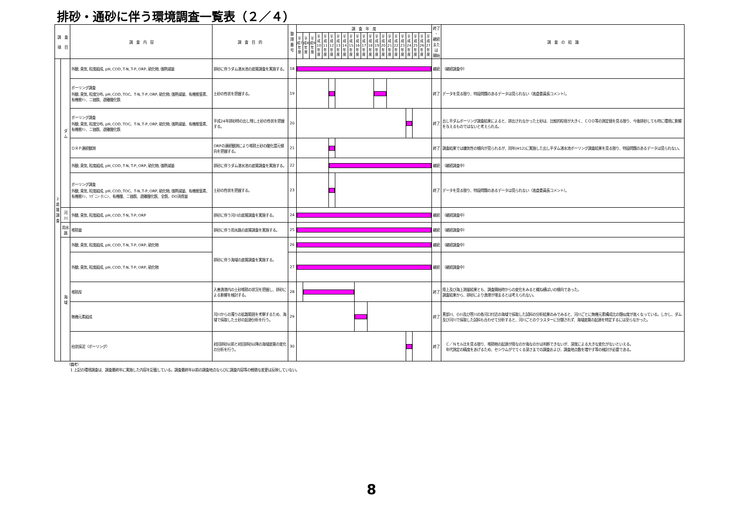排砂・通砂に伴う環境調査一覧表（２／４）
| 調 査 項 目 | | 調 査 内 容 | 調 査 目 的 | 整理 番号 | 調 査 年 度 | | | | | | | | | | | | | | | | | | | | | 終了 ・ 継続 または 開始 | 調 査 の 結 論 |
| --- | --- | --- | --- | --- | --- | --- | --- | --- | --- | --- | --- | --- | --- | --- | --- | --- | --- | --- | --- | --- | --- | --- | --- | --- | --- | --- | --- |
| | | | | | 平成7年度 | 平成8年度 | 平成9年度 | 平成10年度 | 平成11年度 | 平成12年度 | 平成13年度 | 平成14年度 | 平成15年度 | 平成16年度 | 平成17年度 | 平成18年度 | 平成19年度 | 平成20年度 | 平成21年度 | 平成22年度 | 平成23年度 | 平成24年度 | 平成25年度 | 平成26年度 | 平成27年度 | | |
| 2 底 質 調 査 | ダ ム | 外観､臭気､粒度組成､pH､COD､T-N､T-P､ORP､硫化物､強熱減量 | 排砂に伴うダム湛水池の底質調査を実施する。 | 18 | | | | | | | | | | | | | | | | | | | | | | 継続 | （継続調査中） |
| | | ボーリング調査 外観､臭気､粒度分布､pH､COD､TOC、T-N､T-P､ORP､硫化物､強熱減量、有機態窒素、有機態ﾘﾝ、二価鉄、遊離酸化鉄 | 土砂の性状を把握する。 | 19 | | | | | | | | | | | | | | | | | | | | | | 終了 | データを見る限り、特段問題のあるデータは見られない（高倉委員長コメント）。 |
| | | ボーリング調査 外観､臭気､粒度分布､pH､COD､TOC、T-N､T-P､ORP､硫化物､強熱減量、有機態窒素、有機態ﾘﾝ、二価鉄、遊離酸化鉄 | 平成24年排砂時の出し残し土砂の性状を把握する。 | 20 | | | | | | | | | | | | | | | | | | | | | | 終了 | 出し平ダムボーリング調査結果によると、排出されなかった土砂は、比較的粒径が大きく、ＣＯＤ等の測定値を見る限り、今後排砂しても特に環境に影響を与えるものではないと考えられる。 |
| | | ＯＲＰ連続観測 | ORPの連続観測により堆積土砂の酸化還元傾向を把握する。 | 21 | | | | | | | | | | | | | | | | | | | | | | 終了 | 調査結果では嫌気性の傾向が見られるが、同年(H12)に実施した出し平ダム湛水池ボーリング調査結果を見る限り、特段問題のあるデータは見られない。 |
| | | 外観､臭気､粒度組成､pH､COD､T-N､T-P､ORP､硫化物､強熱減量 | 排砂に伴うダム湛水池の底質調査を実施する。 | 22 | | | | | | | | | | | | | | | | | | | | | | 継続 | （継続調査中） |
| | | ボーリング調査 外観､臭気､粒度組成､pH､COD､TOC、T-N､T-P､ORP､硫化物､強熱減量、有機態窒素、有機態ﾘﾝ、ﾘｸﾞﾆﾝ･ﾀﾝﾆﾝ、有機酸、二価鉄、遊離酸化鉄、全鉄、DO消費量 | 土砂の性状を把握する。 | 23 | | | | | | | | | | | | | | | | | | | | | | 終了 | データを見る限り、特段問題のあるデータは見られない（高倉委員長コメント）。 |
| | 河 川 | 外観､臭気､粒度組成､pH､COD､T-N､T-P､ORP | 排砂に伴う河川の底質調査を実施する。 | 24 | | | | | | | | | | | | | | | | | | | | | | 継続 | （継続調査中） |
| | 用水路 | 堆積量 | 排砂に伴う用水路の底質調査を実施する。 | 25 | | | | | | | | | | | | | | | | | | | | | | 継続 | （継続調査中） |
| | 海 域 | 外観､臭気､粒度組成､pH､COD､T-N､T-P､ORP､硫化物 | 排砂に伴う海域の底質調査を実施する。 | 26 | | | | | | | | | | | | | | | | | | | | | | 継続 | （継続調査中） |
| | | 外観､臭気､粒度組成､pH､COD､T-N､T-P､ORP､硫化物 | | 27 | | | | | | | | | | | | | | | | | | | | | | 継続 | （継続調査中） |
| | | 堆積厚 | 入善漁港内の土砂堆積の状況を把握し、排砂による影響を検討する。 | 28 | | | | | | | | | | | | | | | | | | | | | | 終了 | 陸上及び海上測量結果とも、調査開始時からの変化をみると概ね横ばいの傾向であった。 調査結果から、排砂により漁港が埋まるとは考えられない。 |
| | | 無機元素組成 | 河川からの濁りの拡散範囲を考察するため、海域で採取した土砂の起源分析を行う。 | 29 | | | | | | | | | | | | | | | | | | | | | | 終了 | 黒部川、小川及び笹川の各河口付近の海域で採取した試料の分析結果のみでみると、河川ごとに無機元素構成比の類似度が高くなっている。しかし、ダム及び河川で採取した試料も合わせて分析すると、河川ごとのクラスターに分類されず、海域底質の起源を特定するには至らなかった。 |
| | | 柱状採泥（ボーリング） | 初回排砂以前と初回排砂以降の海域底質の変化の分析を行う。 | 30 | | | | | | | | | | | | | | | | | | | | | | 終了 | Ｃ／Ｎモル比を見る限り、堆積物の起源が陸なのか海なのかは判断できないが、深度による大きな変化がないといえる。 年代測定の精度をあげるため、セシウムがでてくる深さまでの調査および、調査地点数を増やす等の検討が必要である。 |
（備考）
　1 上記の環境調査は、調査最終年に実施した内容を記載している。調査最終年以前の調査地点ならびに調査内容等の軽微な変更は反映していない。
8